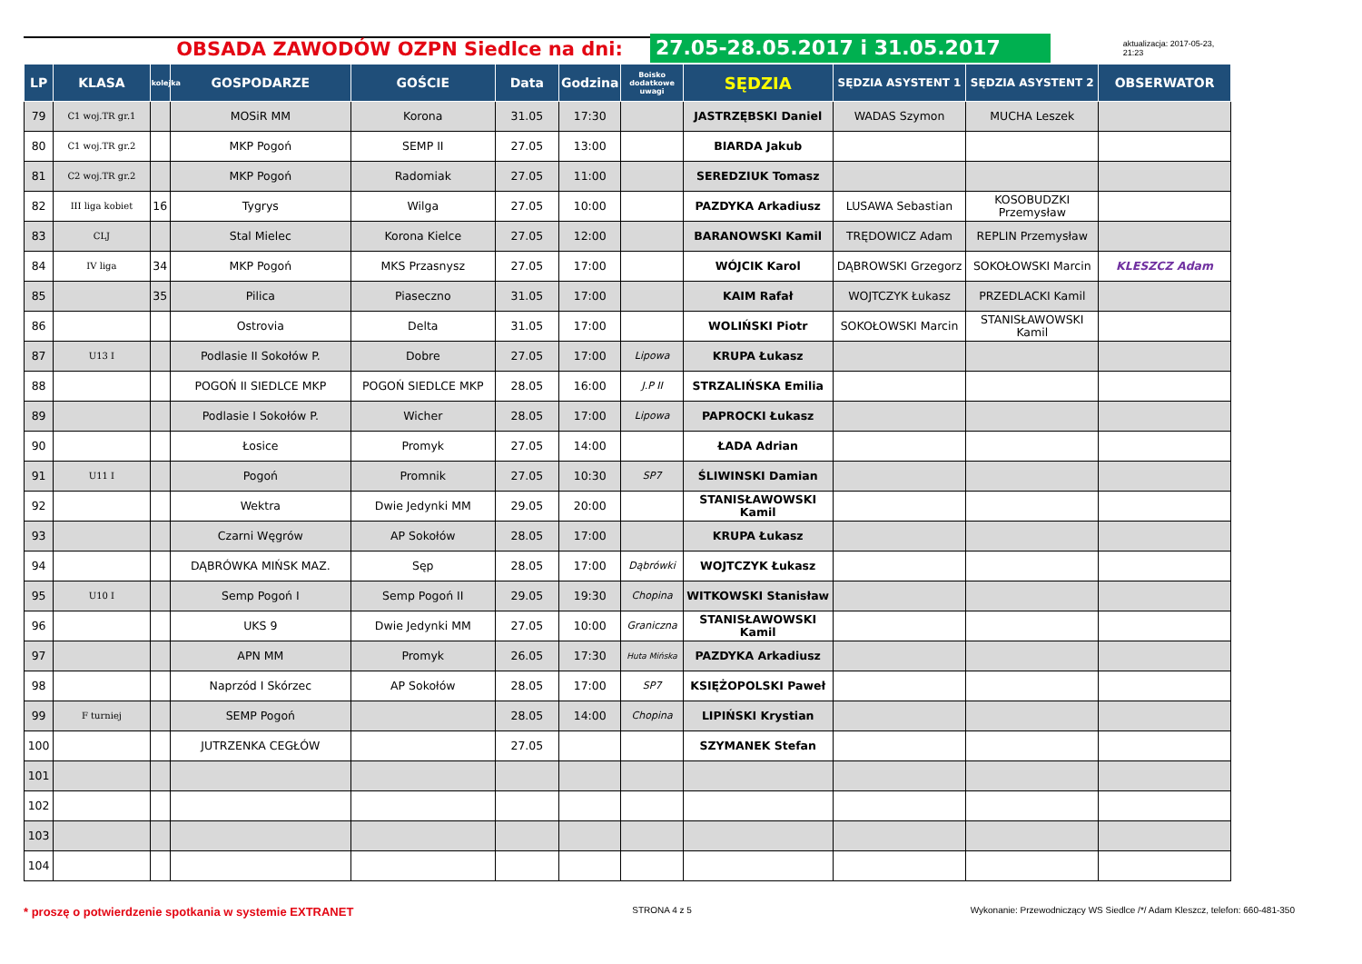OBSADA ZAWODÓW OZPN Siedlce na dni:
27.05-28.05.2017 i 31.05.2017
aktualizacja: 2017-05-23, 21:23
| LP | KLASA | kolejka | GOSPODARZE | GOŚCIE | Data | Godzina | Boisko dodatkowe uwagi | SĘDZIA | SĘDZIA ASYSTENT 1 | SĘDZIA ASYSTENT 2 | OBSERWATOR |
| --- | --- | --- | --- | --- | --- | --- | --- | --- | --- | --- | --- |
| 79 | C1 woj.TR gr.1 | | MOSiR MM | Korona | 31.05 | 17:30 | | JASTRZĘBSKI Daniel | WADAS Szymon | MUCHA Leszek | |
| 80 | C1 woj.TR gr.2 | | MKP Pogoń | SEMP II | 27.05 | 13:00 | | BIARDA Jakub | | | |
| 81 | C2 woj.TR gr.2 | | MKP Pogoń | Radomiak | 27.05 | 11:00 | | SEREDZIUK Tomasz | | | |
| 82 | III liga kobiet | 16 | Tygrys | Wilga | 27.05 | 10:00 | | PAZDYKA Arkadiusz | LUSAWA Sebastian | KOSOBUDZKI Przemysław | |
| 83 | CLJ | | Stal Mielec | Korona Kielce | 27.05 | 12:00 | | BARANOWSKI Kamil | TRĘDOWICZ Adam | REPLIN Przemysław | |
| 84 | IV liga | 34 | MKP Pogoń | MKS Przasnysz | 27.05 | 17:00 | | WÓJCIK Karol | DĄBROWSKI Grzegorz | SOKOŁOWSKI Marcin | KLESZCZ Adam |
| 85 | | 35 | Pilica | Piaseczno | 31.05 | 17:00 | | KAIM Rafał | WOJTCZYK Łukasz | PRZEDLACKI Kamil | |
| 86 | | | Ostrovia | Delta | 31.05 | 17:00 | | WOLIŃSKI Piotr | SOKOŁOWSKI Marcin | STANISŁAWOWSKI Kamil | |
| 87 | U13 I | | Podlasie II Sokołów P. | Dobre | 27.05 | 17:00 | Lipowa | KRUPA Łukasz | | | |
| 88 | | | POGOŃ II SIEDLCE MKP | POGOŃ SIEDLCE MKP | 28.05 | 16:00 | J.P II | STRZALIŃSKA Emilia | | | |
| 89 | | | Podlasie I Sokołów P. | Wicher | 28.05 | 17:00 | Lipowa | PAPROCKI Łukasz | | | |
| 90 | | | Łosice | Promyk | 27.05 | 14:00 | | ŁADA Adrian | | | |
| 91 | U11 I | | Pogoń | Promnik | 27.05 | 10:30 | SP7 | ŚLIWINSKI Damian | | | |
| 92 | | | Wektra | Dwie Jedynki MM | 29.05 | 20:00 | | STANISŁAWOWSKI Kamil | | | |
| 93 | | | Czarni Węgrów | AP Sokołów | 28.05 | 17:00 | | KRUPA Łukasz | | | |
| 94 | | | DĄBRÓWKA MIŃSK MAZ. | Sęp | 28.05 | 17:00 | Dąbrówki | WOJTCZYK Łukasz | | | |
| 95 | U10 I | | Semp Pogoń I | Semp Pogoń II | 29.05 | 19:30 | Chopina | WITKOWSKI Stanisław | | | |
| 96 | | | UKS 9 | Dwie Jedynki MM | 27.05 | 10:00 | Graniczna | STANISŁAWOWSKI Kamil | | | |
| 97 | | | APN MM | Promyk | 26.05 | 17:30 | Huta Mińska | PAZDYKA Arkadiusz | | | |
| 98 | | | Naprzód I Skórzec | AP Sokołów | 28.05 | 17:00 | SP7 | KSIĘŻOPOLSKI Paweł | | | |
| 99 | F turniej | | SEMP Pogoń | | 28.05 | 14:00 | Chopina | LIPIŃSKI Krystian | | | |
| 100 | | | JUTRZENKA CEGŁÓW | | 27.05 | | | SZYMANEK Stefan | | | |
| 101 | | | | | | | | | | | |
| 102 | | | | | | | | | | | |
| 103 | | | | | | | | | | | |
| 104 | | | | | | | | | | | |
* proszę o potwierdzenie spotkania w systemie EXTRANET STRONA 4 z 5 Wykonanie: Przewodniczący WS Siedlce /*/ Adam Kleszcz, telefon: 660-481-350